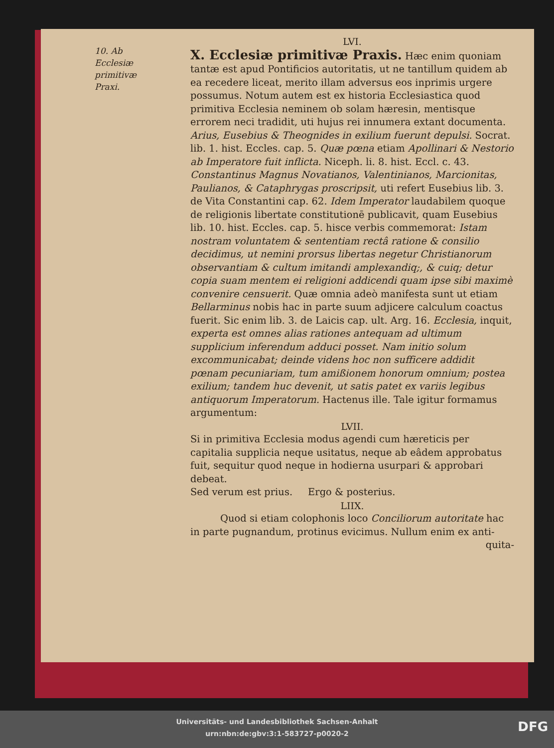10. Ab Ecclesiæ primitivæ Praxi.
LVI.
X. Ecclesiæ primitivæ Praxis. Hæc enim quoniam tantæ est apud Pontificios autoritatis, ut ne tantillum quidem ab ea recedere liceat, merito illam adversus eos inprimis urgere possumus. Notum autem est ex historia Ecclesiastica quod primitiva Ecclesia neminem ob solam hæresin, mentisque errorem neci tradidit, uti hujus rei innumera extant documenta. Arius, Eusebius & Theognides in exilium fuerunt depulsi. Socrat. lib. 1. hist. Eccles. cap. 5. Quæ pœna etiam Apollinari & Nestorio ab Imperatore fuit inflicta. Niceph. li. 8. hist. Eccl. c. 43. Constantinus Magnus Novatianos, Valentinianos, Marcionitas, Paulianos, & Cataphrygas proscripsit, uti refert Eusebius lib. 3. de Vita Constantini cap. 62. Idem Imperator laudabilem quoque de religionis libertate constitutionē publicavit, quam Eusebius lib. 10. hist. Eccles. cap. 5. hisce verbis commemorat: Istam nostram voluntatem & sententiam rectâ ratione & consilio decidimus, ut nemini prorsus libertas negetur Christianorum observantiam & cultum imitandi amplexandiq;, & cuiq; detur copia suam mentem ei religioni addicendi quam ipse sibi maximè convenire censuerit. Quæ omnia adeò manifesta sunt ut etiam Bellarminus nobis hac in parte suum adjicere calculum coactus fuerit. Sic enim lib. 3. de Laicis cap. ult. Arg. 16. Ecclesia, inquit, experta est omnes alias rationes antequam ad ultimum supplicium inferendum adduci posset. Nam initio solum excommunicabat; deinde videns hoc non sufficere addidit pœnam pecuniariam, tum amißionem honorum omnium; postea exilium; tandem huc devenit, ut satis patet ex variis legibus antiquorum Imperatorum. Hactenus ille. Tale igitur formamus argumentum:
LVII.
Si in primitiva Ecclesia modus agendi cum hæreticis per
capitalia supplicia neque usitatus, neque ab eâdem approbatus fuit, sequitur quod neque in hodierna usurpari & approbari debeat.
Sed verum est prius. Ergo & posterius.
LIIX.
Quod si etiam colophonis loco Conciliorum autoritate hac in parte pugnandum, protinus evicimus. Nullum enim ex anti-
quita-
Universitäts- und Landesbibliothek Sachsen-Anhalt
urn:nbn:de:gbv:3:1-583727-p0020-2
DFG